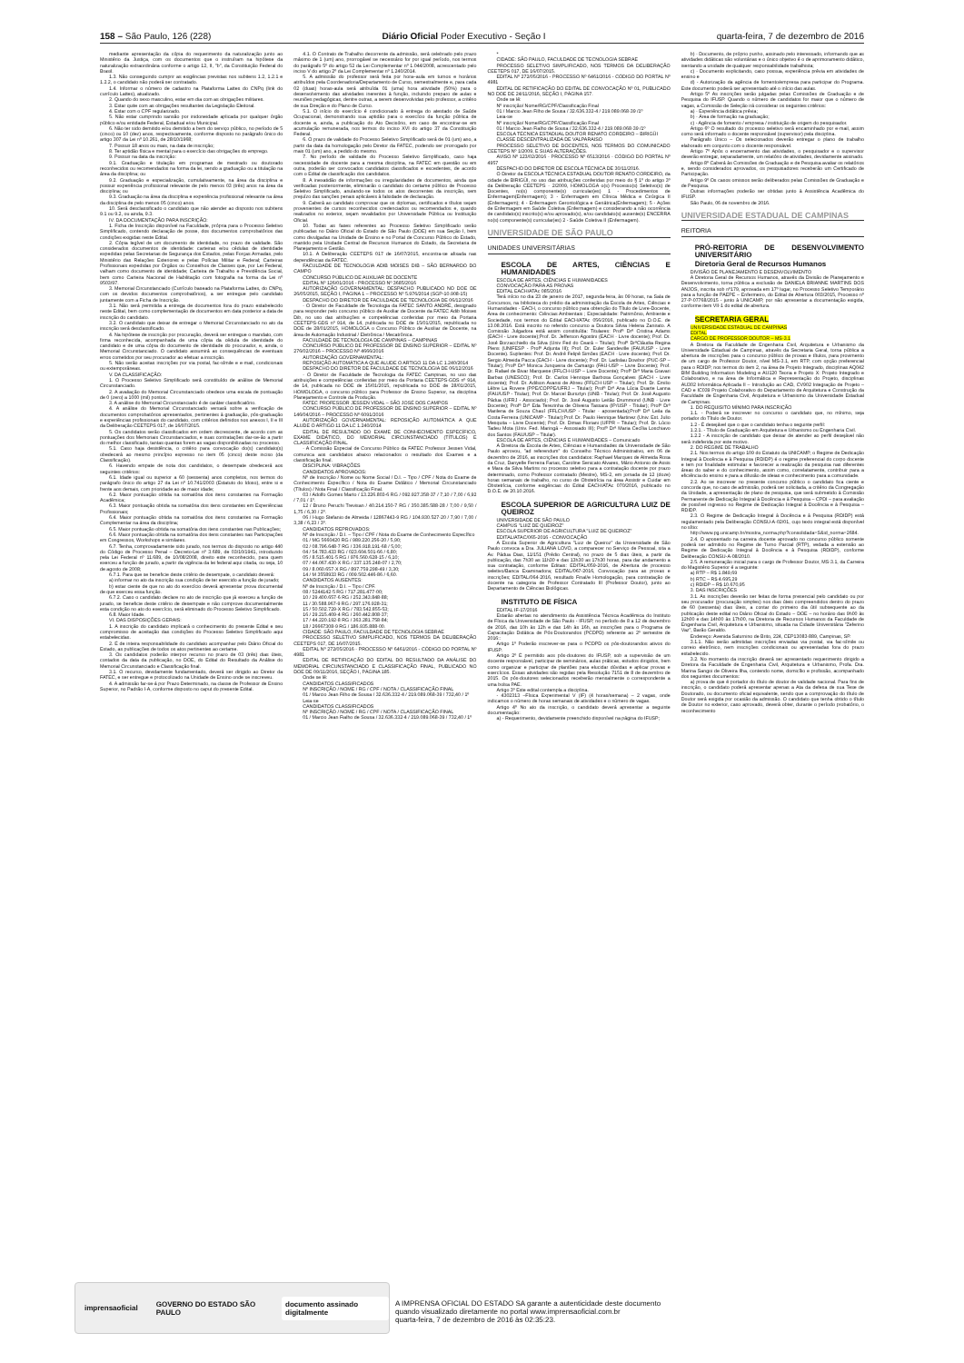158 – São Paulo, 126 (228) Diário Oficial Poder Executivo - Seção I quarta-feira, 7 de dezembro de 2016
mediante apresentação da cópia do requerimento da naturalização junto ao Ministério da Justiça, com os documentos que o instruíram na hipótese da naturalização extraordinária conforme o artigo 12, II, "b", da Constituição Federal do Brasil.
1.3. Não conseguindo cumprir as exigências previstas nos subitens 1.2, 1.2.1 e 1.2.2, o candidato não poderá ser contratado.
1.4. Informar o número de cadastro na Plataforma Lattes do CNPq (link do currículo Lattes), atualizado.
2. Quando do sexo masculino, estar em dia com as obrigações militares.
3. Estar quite com as obrigações resultantes da Legislação Eleitoral.
4. Estar com o CPF regularizado.
5. Não estar cumprindo sansão por inidoneidade aplicada por qualquer órgão público e/ou entidade Federal, Estadual e/ou Municipal.
6. Não ter sido demitido e/ou demitido a bem do serviço público, no período de 5 (cinco) ou 10 (dez) anos, respectivamente, conforme disposto no parágrafo único do artigo 307 da Lei nº 10.261, de 28/10/1968;
7. Possuir 18 anos ou mais, na data de inscrição;
8. Ter aptidão física e mental para o exercício das obrigações do emprego.
9. Possuir na data da inscrição:
9.1. Graduação e titulação em programas de mestrado ou doutorado reconhecidos ou recomendados na forma da lei, sendo a graduação ou a titulação na área da disciplina; ou
9.2. Graduação e especialização, cumulativamente, na área da disciplina e possuir experiência profissional relevante de pelo menos 03 (três) anos na área da disciplina; ou
9.3. Graduação na área da disciplina e experiência profissional relevante na área da disciplina de pelo menos 05 (cinco) anos.
10. Será desclassificado o candidato que não atender ao disposto nos subitens 9.1 ou 9.2, ou ainda, 9.3.
IV. DA DOCUMENTAÇÃO PARA INSCRIÇÃO:
1. Ficha de Inscrição disponível na Faculdade, própria para o Processo Seletivo Simplificado, contendo declaração de posse, dos documentos comprobatórios das condições exigidas neste Edital.
2. Cópia legível de um documento de identidade, no prazo de validade. São considerados documentos de identidade: carteiras e/ou cédulas de identidade expedidas pelas Secretarias de Segurança dos Estados, pelas Forças Armadas, pelo Ministério das Relações Exteriores e pelas Polícias Militar e Federal; Carteiras Profissionais expedidas por Órgãos ou Conselhos de Classes que, por Lei Federal, valham como documento de identidade; Carteira de Trabalho e Previdência Social, bem como Carteira Nacional de Habilitação com fotografia na forma da Lei nº 9503/97.
3. Memorial Circunstanciado (Currículo baseado na Plataforma Lattes, do CNPq, com os devidos documentos comprobatórios), a ser entregue pelo candidato juntamente com a Ficha de Inscrição.
3.1. Não será permitida a entrega de documentos fora do prazo estabelecido neste Edital, bem como complementação de documentos em data posterior a data de inscrição do candidato.
3.2. O candidato que deixar de entregar o Memorial Circunstanciado no ato da inscrição será desclassificado.
4. Na hipótese de inscrição por procuração, deverá ser entregue o mandato, com firma reconhecida, acompanhada de uma cópia da cédula de identidade do candidato e de uma cópia do documento de identidade do procurador, e, ainda, o Memorial Circunstanciado. O candidato assumirá as consequências de eventuais erros cometidos por seu procurador ao efetuar a inscrição.
5. Não serão aceitas inscrições por via postal, fac-símile e e-mail, condicionais ou extemporâneas.
V. DA CLASSIFICAÇÃO:
1. O Processo Seletivo Simplificado será constituído de análise de Memorial Circunstanciado.
2. A avaliação do Memorial Circunstanciado obedece uma escala de pontuação de 0 (zero) a 1000 (mil) pontos.
3. A análise do Memorial Circunstanciado é de caráter classificatório.
4. A análise do Memorial Circunstanciado versará sobre a verificação de documentos comprobatórios apresentados, pertinentes à graduação, pós-graduação e experiências profissionais do candidato, com critérios definidos nos anexos I, II e III da Deliberação CEETEPS 017, de 16/07/2015.
5. Os candidatos serão classificados em ordem decrescente, de acordo com as pontuações dos Memoriais Circunstanciados, e suas contratações dar-se-ão a partir do melhor classificado, tantas quantas forem as vagas disponibilizadas no processo.
5.1. Caso haja desistência, o critério para convocação do(s) candidato(s) obedecerá ao mesmo princípio expresso no item 05 (cinco) deste inciso (da Classificação).
6. Havendo empate de nota dos candidatos, o desempate obedecerá aos seguintes critérios:
6.1. Idade igual ou superior a 60 (sessenta) anos completos, nos termos do parágrafo único do artigo 27 da Lei nº 10.741/2003 (Estatuto do Idoso), entre si e frente aos demais, com prioridade ao de maior idade;
6.2. Maior pontuação obtida na somatória dos itens constantes na Formação Acadêmica;
6.3. Maior pontuação obtida na somatória dos itens constantes em Experiências Profissionais;
6.4. Maior pontuação obtida na somatória dos itens constantes na Formação Complementar na área da disciplina;
6.5. Maior pontuação obtida na somatória dos itens constantes nas Publicações;
6.6. Maior pontuação obtida na somatória dos itens constantes nas Participações em Congressos, Workshops e similares.
6.7. Tenha, comprovadamente sido jurado, nos termos do disposto no artigo 440 do Código de Processo Penal – Decreto-Lei nº 3.689, de 03/10/1941, introduzido pela Lei Federal nº 11.689, de 10/08/2008, direito este reconhecido, para quem exerceu a função de jurado, a partir da vigência da lei federal aqui citada, ou seja, 10 de agosto de 2008;
6.7.1. Para que se beneficie deste critério de desempate, o candidato deverá:
a) informar no ato da inscrição sua condição de ter exercido a função de jurado;
b) estar ciente de que no ato do exercício deverá apresentar prova documental de que exerceu essa função.
6.7.2. Caso o candidato declare no ato de inscrição que já exerceu a função de jurado, se beneficie deste critério de desempate e não comprove documentalmente esta condição no ato do exercício, será eliminado do Processo Seletivo Simplificado.
6.8. Maior Idade.
VI. DAS DISPOSIÇÕES GERAIS:
1. A inscrição do candidato implicará o conhecimento do presente Edital e seu compromisso de aceitação das condições do Processo Seletivo Simplificado aqui estabelecidas.
2. É de inteira responsabilidade do candidato acompanhar pelo Diário Oficial do Estado, as publicações de todos os atos pertinentes ao certame.
3. Os candidatos poderão interpor recurso no prazo de 03 (três) dias úteis, contados da data da publicação, no DOE, do Edital do Resultado da Análise do Memorial Circunstanciado e Classificação final.
3.1. O recurso, devidamente fundamentado, deverá ser dirigido ao Diretor da FATEC, e ser entregue e protocolizado na Unidade de Ensino onde se inscreveu.
4. A admissão far-se-á por Prazo Determinado, na classe de Professor de Ensino Superior, no Padrão I-A, conforme disposto no caput do presente Edital.
4.1. O Contrato de Trabalho decorrente da admissão, será celebrado pelo prazo máximo de 1 (um) ano, prorrogável se necessário for por igual período, nos termos do parágrafo 5º do artigo 52 da Lei Complementar nº 1.044/2008, acrescentado pelo inciso V do artigo 2º da Lei Complementar nº 1.240/2014.
5. A admissão do professor será feita por hora–aula em turnos e horários atribuídos pela Coordenadoria/Departamento de Curso, semestralmente e, para cada 02 (duas) horas-aula será atribuída 01 (uma) hora atividade (50%) para o desenvolvimento das atividades inerentes à função, incluindo preparo de aulas e reuniões pedagógicas, dentre outras, a serem desenvolvidas pelo professor, a critério de sua Direção e do Plano de Curso.
5.1. O início do exercício é condicionado à entrega do atestado de Saúde Ocupacional, demonstrando sua aptidão para o exercício da função pública de docente e, ainda, a publicação do Ato Decisório, em caso de encontrar-se em acumulação remunerada, nos termos do inciso XVI do artigo 37 da Constituição Federal.
6. O prazo de validade do Processo Seletivo Simplificado será de 01 (um) ano, a partir da data da homologação pelo Diretor da FATEC, podendo ser prorrogado por mais 01 (um) ano, a pedido do mesmo.
7. No período de validade do Processo Seletivo Simplificado, caso haja necessidade de docente para a mesma disciplina, na FATEC em questão ou em outra, poderão ser convocados candidatos classificados e excedentes, de acordo com o Edital de classificação dos candidatos.
8. A inexatidão de informações ou irregularidades de documentos, ainda que verificadas posteriormente, eliminarão o candidato do certame público de Processo Seletivo Simplificado, anulando-se todos os atos decorrentes da inscrição, sem prejuízo das sanções penais aplicáveis à falsidade de declaração.
9. Caberá ao candidato comprovar que os diplomas, certificados e títulos sejam provenientes de cursos reconhecidos credenciados ou recomendados e, quando realizados no exterior, sejam revalidados por Universidade Pública ou Instituição Oficial.
10. Todas as fases referentes ao Processo Seletivo Simplificado serão publicadas no Diário Oficial do Estado de São Paulo (DOE) em sua Seção I, bem como divulgadas na Unidade de Ensino e no Portal de Concurso Público do Estado, mantido pela Unidade Central de Recursos Humanos do Estado, da Secretaria de Planejamento e Gestão.
10.1. A Deliberação CEETEPS 017 de 16/07/2015, encontra-se afixada nas dependências da FATEC.
FACULDADE DE TECNOLOGIA ADIB MOISES DIB – SÃO BERNARDO DO CAMPO
CONCURSO PÚBLICO DE AUXILIAR DE DOCENTE
EDITAL Nº 126/01/2016 - PROCESSO Nº 3685/2016
AUTORIZAÇÃO GOVERNAMENTAL: DESPACHO PUBLICADO NO DOE DE 26/05/2015, SEÇÃO I, PÁGINA 1 – PROCESSO Nº 5.976/2014 (SGP-10.908-15)
DESPACHO DO DIRETOR DE FACULDADE DE TECNOLOGIA DE 06/12/2016
- O Diretor de Faculdade de Tecnologia da FATEC SANTO ANDRÉ, designado para responder pelo concurso público de Auxiliar de Docente da FATEC Adib Moises Dib, no uso das atribuições e competências conferidas por meio da Portaria CEETEPS-GDS nº 914, de 14, publicada no DOE de 15/01/2015, republicada no DOE de 28/01/2015, HOMOLOGA o Concurso Público de Auxiliar de Docente, na área de Automação Industrial / Eletrônica / Mecatrônica.
FACULDADE DE TECNOLOGIA DE CAMPINAS – CAMPINAS
CONCURSO PÚBLICO DE PROFESSOR DE ENSINO SUPERIOR – EDITAL Nº 276/02/2016 – PROCESSO Nº 4666/2016
AUTORIZAÇÃO GOVERNAMENTAL:
REPOSIÇÃO AUTOMÁTICA A QUE ALUDE O ARTIGO 11 DA LC 1.240/2014
DESPACHO DO DIRETOR DE FACULDADE DE TECNOLOGIA DE 06/12/2016
- O Diretor de Faculdade de Tecnologia da FATEC Campinas, no uso das atribuições e competências conferidas por meio da Portaria CEETEPS-GDS nº 914, de 14, publicada no DOE de 15/01/2015, republicada no DOE de 28/01/2015, HOMOLOGA, o concurso público para Professor de Ensino Superior, na disciplina Planejamento e Controle da Produção.
FATEC PROFESSOR JESSEN VIDAL – SÃO JOSÉ DOS CAMPOS
CONCURSO PÚBLICO DE PROFESSOR DE ENSINO SUPERIOR – EDITAL Nº 146/04/2016 – PROCESSO Nº 6091/2016
AUTORIZAÇÃO GOVERNAMENTAL: REPOSIÇÃO AUTOMÁTICA A QUE ALUDE O ARTIGO 11 DA LC 1.240/2014
EDITAL DE RESULTADO DO EXAME DE CONHECIMENTO ESPECÍFICO, EXAME DIDÁTICO, DO MEMORIAL CIRCUNSTANCIADO (TÍTULOS) E CLASSIFICAÇÃO FINAL.
- A Comissão Especial de Concurso Público da FATEC Professor Jessen Vidal, comunica aos candidatos abaixo relacionados o resultado dos Exames e a classificação final.
DISCIPLINA: VIBRAÇÕES
CANDIDATOS APROVADOS:
Nº de Inscrição / Nome ou Nome Social / D.I. – Tipo / CPF / Nota do Exame de Conhecimento Específico / Nota do Exame Didático / Memorial Circunstanciado (Títulos) / Nota Final / Classificação Final.
03 / Adolfo Gomes Marto / 13.226.803-6 RG / 092.927.358-37 / 7,10 / 7,00 / 6,92 / 7,01 / 1º.
12 / Bruno Peruchi Trevisan / 40.214.150-7 RG / 350.385.588-28 / 7,00 / 9,50 / 1,75 / 6,30 / 2º.
06 / Hugo Stefanio de Almeida / 12867443-9 RG / 104.930.527-20 / 7,90 / 7,00 / 3,38 / 6,23 / 3º.
CANDIDATOS REPROVADOS:
Nº de Inscrição / D.I. – Tipo / CPF / Nota do Exame de Conhecimento Específico
01 / MG 5660420 RG / 989.220.256-20 / 5,90;
02 / 08.796.648-7 RG / 336.918.191-68 / 5,00;
04 / 54.783.433 RG / 023.604.501-66 / 6,80;
05 / 8.515.401-5 RG / 976.560.628-15 / 6,10;
07 / 44.067.430-X RG / 337.135.248-07 / 2,70;
09 / 8.060.657-X RG / 897.759.298-49 / 3,30;
14 / M 3558933 RG / 009.502.446-86 / 6,60.
CANDIDATOS AUSENTES:
Nº de Inscrição / D.I. – Tipo / CPF.
08 / 5244142-5 RG / 717.281.477-00;
10 / 29.400.657-6 RG / 252.343.848-88;
11 / 30.588.967-9 RG / 297.176.928-31;
15 / 50.502.729-X RG / 783.542.855-53;
16 / 29.215.409-4 RG / 260.442.808-37;
17 / 44.220.192-8 RG / 363.281.758-84;
18 / 26667308-9 RG / 186.935.888-00.
CIDADE: SÃO PAULO, FACULDADE DE TECNOLOGIA SEBRAE
PROCESSO SELETIVO SIMPLIFICADO, NOS TERMOS DA DELIBERAÇÃO CEETEPS 017, DE 16/07/2015.
EDITAL Nº 272/05/2016 - PROCESSO Nº 6461/2016 - CÓDIGO DO PORTAL Nº 4981
EDITAL DE RETIFICAÇÃO DO EDITAL DO RESULTADO DA ANÁLISE DO MEMORIAL CIRCUNSTANCIADO E CLASSIFICAÇÃO FINAL, PUBLICADO NO DOE DE 09/11/2016, SEÇÃO I, PÁGINA 185.
Onde se lê:
CANDIDATOS CLASSIFICADOS
Nº INSCRIÇÃO / NOME / RG / CPF / NOTA / CLASSIFICAÇÃO FINAL
01 / Marcio Jean Filho de Sousa / 32.636.332-4 / 219.089.068-39 / 732,40 / 1º
Leia-se
CANDIDATOS CLASSIFICADOS
Nº INSCRIÇÃO / NOME / RG / CPF / NOTA / CLASSIFICAÇÃO FINAL
01 / Marcio Jean Fialho de Sousa / 32.636.332-4 / 219.089.068-39 / 732,40 / 1º
*
CIDADE: SÃO PAULO, FACULDADE DE TECNOLOGIA SEBRAE
PROCESSO SELETIVO SIMPLIFICADO, NOS TERMOS DA DELIBERAÇÃO CEETEPS 017, DE 16/07/2015.
EDITAL Nº 272/05/2016 - PROCESSO Nº 6461/2016 - CÓDIGO DO PORTAL Nº 4981
EDITAL DE RETIFICAÇÃO DO EDITAL DE CONVOCAÇÃO Nº 01, PUBLICADO NO DOE DE 24/11/2016, SEÇÃO I, PÁGINA 157.
Onde se lê:
Nº inscrição/ Nome/RG/CPF/Classificação Final
01 / Marcio Jean Filho de Sousa / 32.636.332-4 / 219.089.068-39 /1º
Leia-se
Nº inscrição/ Nome/RG/CPF/Classificação Final
01 / Marcio Jean Fialho de Sousa / 32.636.332-4 / 219.089.068-39 /1º
ESCOLA TÉCNICA ESTADUAL DOUTOR RENATO CORDEIRO – BIRIGÜI
CLASSE DESCENTRALIZADA DE VALPARAISO
PROCESSO SELETIVO DE DOCENTES, NOS TERMOS DO COMUNICADO CEETEPS Nº 1/2009, E SUAS ALTERAÇÕES.
AVISO Nº 123/02/2016 - PROCESSO Nº 6513/2016 - CÓDIGO DO PORTAL Nº 4957
DESPACHO DO DIRETOR DE ESCOLA TÉCNICA DE 30/11/2016.
O Diretor da ESCOLA TÉCNICA ESTADUAL DOUTOR RENATO CORDEIRO, da cidade de BIRIGÜI, no uso das atribuições conferidas por meio do § 1º do artigo 3º da Deliberação CEETEPS - 2/2009, HOMOLOGA o(s) Processo(s) Seletivo(s) de Docentes, no(s) componente(s) curricular(es) 1 - Procedimentos de Enfermagem(Enfermagem); 3 - Enfermagem em Clínica Médica e Cirúrgica II (Enfermagem); 4 - Enfermagem Gerontológica e Geriátrica(Enfermagem); 5 - Ações de Enfermagem em Saúde Coletiva (Enfermagem) e considerando a não ocorrência de candidato(s) inscrito(s) e/ou aprovado(s), e/ou candidato(s) ausente(s) ENCERRA no(s) componente(s) curricular(es) 2 - Saúde Coletiva II (Enfermagem).
UNIVERSIDADE DE SÃO PAULO
UNIDADES UNIVERSITÁRIAS
ESCOLA DE ARTES, CIÊNCIAS E HUMANIDADES
ESCOLA DE ARTES, CIÊNCIAS E HUMANIDADES
CONVOCAÇÃO PARA AS PROVAS
EDITAL EACH/ATAc 085/2016
Terá início no dia 23 de janeiro de 2017, segunda-feira, às 09 horas, na Sala de Concursos, na biblioteca do prédio da administração da Escola de Artes, Ciências e Humanidades - EACH, o concurso público para obtenção do Título de Livre-Docente, Área de conhecimento: Ciências Ambientais ; Especialidade: Patrimônio, Ambiente e Sociedade, nos termos do Edital EACH/ATAc 056/2016, publicado no D.O.E. de 13.08.2016. Está inscrito no referido concurso a Doutora Silvia Helena Zanirato. A Comissão Julgadora está assim constituída: Titulares: Profª Drª Cristina Adams (EACH - Livre docente);Prof. Dr. Jefferson Agostini (EACH - Livre docente); Prof. Dr. José Borzacchiello da Silva (Univ Fed do Ceará – Titular); Profª DrªCláudia Regina Plens (UNIFESP - Profª Adjunta III); Prof. Dr. Euler Sandeville (FAU/USP - Livre Docente). Suplentes: Prof. Dr. André Felipé Simões (EACH - Livre docente); Prof. Dr. Sergio Almeida Pacca (EACH - Livre docente); Prof. Dr. Ladislau Dowbor (PUC-SP – Titular); Profª Drª Monica Junqueira de Camargo (FAU-USP – Livre Docente); Prof. Dr. Rafael de Bivar Marquese (FFLCH-USP – Livre Docente); Profª Drª Maria Gravari Barbas (UNESCO); Prof. Dr. Carlos Henrique Barbosa Gonçalves (EACH - Livre docente); Prof. Dr. Adilson Avansi de Abreu (FFLCH-USP – Titular); Prof. Dr. Emilio Lèbre La Rovere (PPE/COPPE/UFRJ – Titular); Profª Drª Ana Lúcia Duarte Lanna (FAU/USP - Titular); Prof. Dr. Marcel Bursztyn (UNB - Titular); Prof. Dr. José Augusto Pádua (UFRJ - Associado); Prof. Dr. José Augusto Leitão Drummond (UNB - Livre Docente); Profª Drª Eda Terezinha de Oliveira Tassara (IP/USP - Titular); Profª Drª Marilena de Souza Chauí (FFLCH/USP - Titular - aposentada);Profª Drª Leila da Costa Ferreira (UNICAMP - Titular);Prof. Dr. Paulo Henrique Martinez (Univ. Est. Julio Mesquita – Livre Docente); Prof. Dr. Dimas Floriani (UFPR – Titular); Prof. Dr. Lúcio Tadeu Mota (Univ. Fed. Maringá – Assosiado III); Profª Drª Maria Cecília Loschiavo dos Santos (FAU/USP – Titular).
ESCOLA DE ARTES, CIÊNCIAS E HUMANIDADES – Comunicado
A Diretora da Escola de Artes, Ciências e Humanidades da Universidade de São Paulo aprovou, "ad referendum" do Conselho Técnico Administrativo, em 06 de dezembro de 2016, as inscrições dos candidatos: Raphael Marques de Almeida Rosa da Cruz, Danyelle Ferreira Farias, Caroline Senicato Alvares, Mário Antonio de Assis e Mara da Silva Martins no processo seletivo para a contratação docente por prazo determinado, como Professor contratado (Mestre), MS-2, em jornada de 12 (doze) horas semanais de trabalho, no curso de Obstetrícia na área Assistir e Cuidar em Obstetrícia, conforme exigências do Edital EACH/ATAc 070/2016, publicado no D.O.E. de 20.10.2016.
ESCOLA SUPERIOR DE AGRICULTURA LUIZ DE QUEIROZ
UNIVERSIDADE DE SÃO PAULO
CAMPUS "LUIZ DE QUEIROZ"
ESCOLA SUPERIOR DE AGRICULTURA "LUIZ DE QUEIROZ"
EDITAL/ATAC/065-2016 - CONVOCAÇÃO
A Escola Superior de Agricultura "Luiz de Queiroz" da Universidade de São Paulo convoca a Dra. JULIANA LOVO, a comparecer no Serviço de Pessoal, sita a Av. Pádua Dias, 11/151 (Prédio Central), no prazo de 5 dias úteis, a partir da publicação, das 7h30 as 11h30 e das 13h30 as 17h30 horas, para dar andamento a sua contratação, conforme Editais: EDITAL/059-2016, de Abertura de processo seletivo/Banca Examinadora; EDITAL/067-2016, Convocação para as provas e inscrições; EDITAL/064-2016, resultado Final/e Homologação, para contratação de docente na categoria de Professor Contratado III (Professor Doutor), junto ao Departamento de Ciências Biológicas.
INSTITUTO DE FÍSICA
EDITAL IF-17/2016
Estarão abertas no atendimento da Assistência Técnica Acadêmica do Instituto de Física da Universidade de São Paulo - IFUSP, no período de 8 a 12 de dezembro de 2016, das 10h às 12h e das 14h às 16h, as inscrições para o Programa de Capacitação Didática de Pós-Doutorandos (PCDPD) referente ao 2º semestre de 2016::
Artigo 1º Poderão inscrever-se para o PCDPD os pós-doutorandos ativos do IFUSP.
Artigo 2º É permitido aos pós-doutores do IFUSP, sob a supervisão de um docente responsável, participar de seminários, aulas práticas, estudos dirigidos, bem como organizar e participar de plantões para elucidar dúvidas e aplicar provas e exercícios. Essas atividades são regidas pela Resolução 7151 de 8 de dezembro de 2015. Os pós-doutores selecionados receberão mensalmente o correspondente a uma bolsa PAE.
Artigo 3º Este edital contempla a disciplina.
- 4302313 –Física Experimental V (IF) (4 horas/semana) – 2 vagas, onde indicamos o número de horas semanais de atividades e o número de vagas.
Artigo 4º No ato da inscrição, o candidato deverá apresentar a seguinte documentação:
a) - Requerimento, devidamente preenchido disponível na página do IFUSP;
b) - Documento, de próprio punho, assinado pelo interessado, informando que as atividades didáticas são voluntárias e o único objetivo é o de aprimoramento didático, isentando a unidade de qualquer responsabilidade trabalhista;
c) - Documento explicitando, caso possua, experiência prévia em atividades de ensino e
d) - Autorização da agência de fomento/empresa para participar do Programa. Este documento poderá ser apresentado até o início das aulas.
Artigo 5º As inscrições serão julgadas pelas Comissões de Graduação e de Pesquisa do IFUSP. Quando o número de candidatos for maior que o número de vagas, a Comissão de Seleção irá considerar os seguintes critérios:
a) - Experiência didática prévia;
b) - Área de formação na graduação;
c) - Agência de fomento / empresa / instituição de origem do pesquisador.
Artigo 6º O resultado do processo seletivo será encaminhado por e-mail, assim como será informado o docente responsável (supervisor) pela disciplina.
Parágrafo Único – Os selecionados deverão entregar o plano de trabalho elaborado em conjunto com o docente responsável.
Artigo 7º Após o encerramento das atividades, o pesquisador e o supervisor deverão entregar, separadamente, um relatório de atividades, devidamente assinado.
Artigo 8º Caberá às Comissões de Graduação e de Pesquisa avaliar os relatórios e, sendo considerados aprovados, os pesquisadores receberão um Certificado de Participação.
Artigo 9º Os casos omissos serão deliberados pelas Comissões de Graduação e de Pesquisa.
Outras informações poderão ser obtidas junto à Assistência Acadêmica do IFUSP.
São Paulo, 06 de novembro de 2016.
UNIVERSIDADE ESTADUAL DE CAMPINAS
REITORIA
PRÓ-REITORIA DE DESENVOLVIMENTO UNIVERSITÁRIO
Diretoria Geral de Recursos Humanos
DIVISÃO DE PLANEJAMENTO E DESENVOLVIMENTO
A Diretoria Geral de Recursos Humanos, através da Divisão de Planejamento e Desenvolvimento, torna pública a exclusão de DANIELA BRIANNE MARTINS DOS ANJOS, inscrita sob nº179, aprovada em 17º lugar, no Processo Seletivo Temporário para a função de PAEPE – Enfermeiro, do Edital de Abertura 003/2015, Processo nº 27-P-07768/2015 - junto à UNICAMP, por não apresentar a documentação exigida, conforme item VII-1 do edital de abertura.
SECRETARIA GERAL
UNIVERSIDADE ESTADUAL DE CAMPINAS
EDITAL
CARGO DE PROFESSOR DOUTOR – MS-3.1
A Diretora da Faculdade de Engenharia Civil, Arquitetura e Urbanismo da Universidade Estadual de Campinas, através da Secretaria Geral, torna pública a abertura de inscrições para o concurso público de provas e títulos, para provimento de um cargo de Professor Doutor, nível MS-3.1, em RTP, com opção preferencial para o RDIDP, nos termos do item 2, na área de Projeto Integrado, disciplinas AQ042 BIM Building Information Modeling e AU120 Teoria e Projeto X: Projeto Integrado e Colaborativo, e na área de Informática e Representação do Projeto, disciplinas AU302 Informática Aplicada II – Introdução ao CAD, CV902 Integração de Projeto – CAD e IC039 Projeto Colaborativo do Departamento de Arquitetura e Construção da Faculdade de Engenharia Civil, Arquitetura e Urbanismo da Universidade Estadual de Campinas.
1. DO REQUISITO MÍNIMO PARA INSCRIÇÃO
1.1. - Poderá se inscrever no concurso o candidato que, no mínimo, seja portador do Título de Doutor.
1.2 - É desejável que o que o candidato tenha o seguinte perfil:
1.2.1. - Título de Graduação em Arquitetura e Urbanismo ou Engenharia Civil.
1.2.2 - A inscrição de candidato que deixar de atender ao perfil desejável não será indeferida por este motivo.
2. DO REGIME DE TRABALHO
2.1. Nos termos do artigo 109 do Estatuto da UNICAMP, o Regime de Dedicação Integral à Docência e à Pesquisa (RDIDP) é o regime preferencial do corpo docente e tem por finalidade estimular e favorecer a realização da pesquisa nas diferentes áreas do saber e do conhecimento, assim como, correlatamente, contribuir para a eficiência do ensino e para a difusão de ideias e conhecimento para a comunidade.
2.2. Ao se inscrever no presente concurso público o candidato fica ciente e concorda que, no caso de admissão, poderá ser solicitada, a critério da Congregação da Unidade, a apresentação de plano de pesquisa, que será submetido à Comissão Permanente de Dedicação Integral à Docência e à Pesquisa – CPDI – para avaliação de possível ingresso no Regime de Dedicação Integral à Docência e à Pesquisa – RDIDP.
2.3. O Regime de Dedicação Integral à Docência e à Pesquisa (RDIDP) está regulamentado pela Deliberação CONSU-A-02/01, cujo texto integral está disponível no sítio:
http://www.pg.unicamp.br/mostra_norma.php?consolidada=S&id_norma=2684.
2.4. O aposentado na carreira docente aprovado no concurso público somente poderá ser admitido no Regime de Turno Parcial (RTP), vedada a extensão ao Regime de Dedicação Integral à Docência e à Pesquisa (RDIDP), conforme Deliberação CONSU-A-08/2010.
2.5. A remuneração inicial para o cargo de Professor Doutor, MS-3.1, da Carreira do Magistério Superior é a seguinte:
a) RTP – R$ 1.849,69
b) RTC – R$ 4.695,29
c) RDIDP – R$ 10.670,95
3. DAS INSCRIÇÕES
3.1. As inscrições deverão ser feitas de forma presencial pelo candidato ou por seu procurador (procuração simples) nos dias úteis compreendidos dentro do prazo de 60 (sessenta) dias úteis, a contar do primeiro dia útil subsequente ao da publicação deste edital no Diário Oficial do Estado – DOE – no horário das 9h00 às 12h00 e das 14h00 às 17h00, na Diretoria de Recursos Humanos da Faculdade de Engenharia Civil, Arquitetura e Urbanismo, situada na Cidade Universitária "Zeferino Vaz", Barão Geraldo.
Endereço: Avenida Saturnino de Brito, 224, CEP13083-889, Campinas, SP.
3.1.1. Não serão admitidas inscrições enviadas via postal, via fac-símile ou correio eletrônico, nem inscrições condicionais ou apresentadas fora do prazo estabelecido.
3.2. No momento da inscrição deverá ser apresentado requerimento dirigido a Diretora da Faculdade de Engenharia Civil, Arquitetura e Urbanismo, Profa. Dra. Marina Sangoi de Oliveira Ilha, contendo nome, domicílio e profissão, acompanhado dos seguintes documentos:
a) prova de que é portador do título de doutor de validade nacional. Para fins de inscrição, o candidato poderá apresentar apenas a Ata da defesa de sua Tese de Doutorado, ou documento oficial equivalente, sendo que a comprovação do título de Doutor será exigida por ocasião da admissão. O candidato que tenha obtido o título de Doutor no exterior, caso aprovado, deverá obter, durante o período probatório, o reconhecimento
imprensaoficial GOVERNO DO ESTADO SÃO PAULO documento assinado digitalmente
A IMPRENSA OFICIAL DO ESTADO SA garante a autenticidade deste documento
quando visualizado diretamente no portal www.imprensaoficial.com.br
quarta-feira, 7 de dezembro de 2016 às 02:35:23.